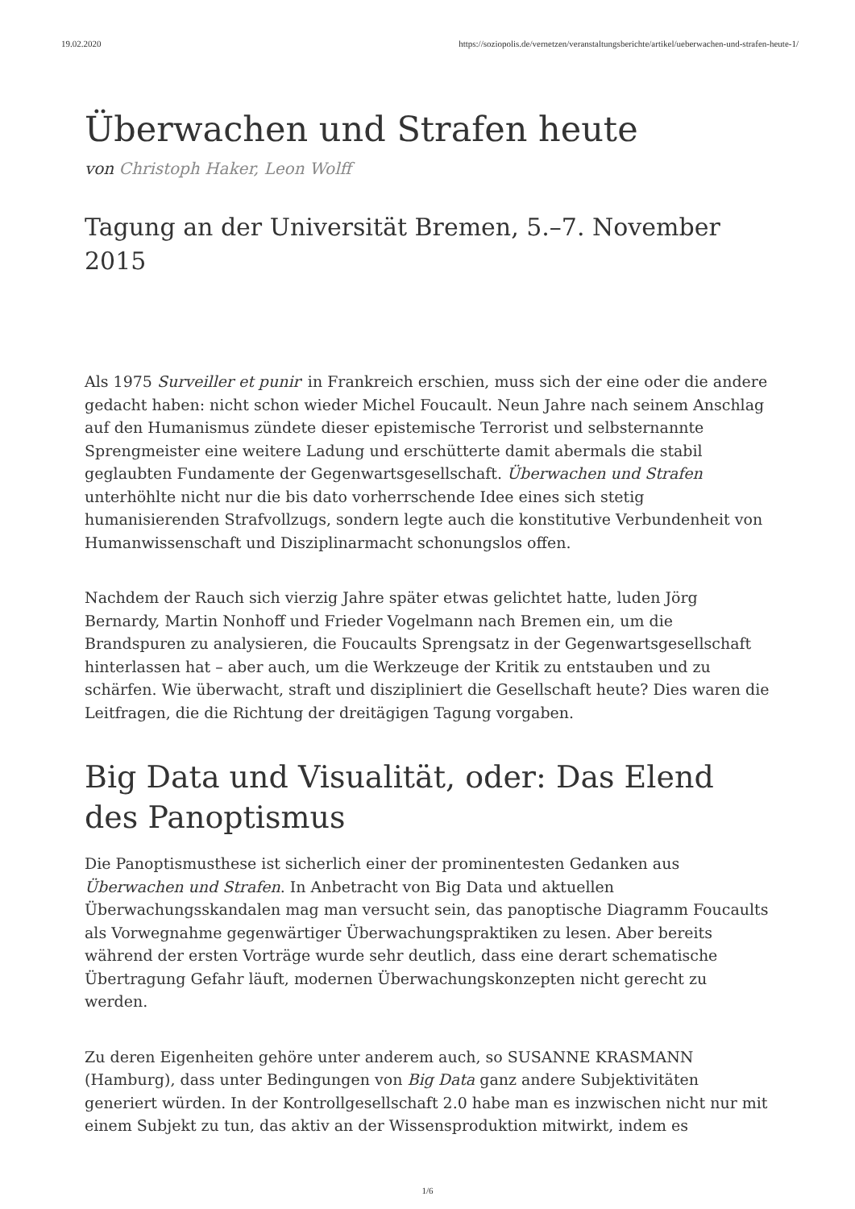19.02.2020 https://soziopolis.de/vernetzen/veranstaltungsberichte/artikel/ueberwachen-und-strafen-heute-1/
Überwachen und Strafen heute
von Christoph Haker, Leon Wolff
Tagung an der Universität Bremen, 5.–7. November 2015
Als 1975 Surveiller et punir<sup>1</sup> in Frankreich erschien, muss sich der eine oder die andere gedacht haben: nicht schon wieder Michel Foucault. Neun Jahre nach seinem Anschlag auf den Humanismus zündete dieser epistemische Terrorist und selbsternannte Sprengmeister eine weitere Ladung und erschütterte damit abermals die stabil geglaubten Fundamente der Gegenwartsgesellschaft. Überwachen und Strafen unterhöhlte nicht nur die bis dato vorherrschende Idee eines sich stetig humanisierenden Strafvollzugs, sondern legte auch die konstitutive Verbundenheit von Humanwissenschaft und Disziplinarmacht schonungslos offen.
Nachdem der Rauch sich vierzig Jahre später etwas gelichtet hatte, luden Jörg Bernardy, Martin Nonhoff und Frieder Vogelmann nach Bremen ein, um die Brandspuren zu analysieren, die Foucaults Sprengsatz in der Gegenwartsgesellschaft hinterlassen hat – aber auch, um die Werkzeuge der Kritik zu entstauben und zu schärfen. Wie überwacht, straft und diszipliniert die Gesellschaft heute? Dies waren die Leitfragen, die die Richtung der dreitägigen Tagung vorgaben.
Big Data und Visualität, oder: Das Elend des Panoptismus
Die Panoptismusthese ist sicherlich einer der prominentesten Gedanken aus Überwachen und Strafen. In Anbetracht von Big Data und aktuellen Überwachungsskandalen mag man versucht sein, das panoptische Diagramm Foucaults als Vorwegnahme gegenwärtiger Überwachungspraktiken zu lesen. Aber bereits während der ersten Vorträge wurde sehr deutlich, dass eine derart schematische Übertragung Gefahr läuft, modernen Überwachungskonzepten nicht gerecht zu werden.
Zu deren Eigenheiten gehöre unter anderem auch, so SUSANNE KRASMANN (Hamburg), dass unter Bedingungen von Big Data ganz andere Subjektivitäten generiert würden. In der Kontrollgesellschaft 2.0 habe man es inzwischen nicht nur mit einem Subjekt zu tun, das aktiv an der Wissensproduktion mitwirkt, indem es
1/6